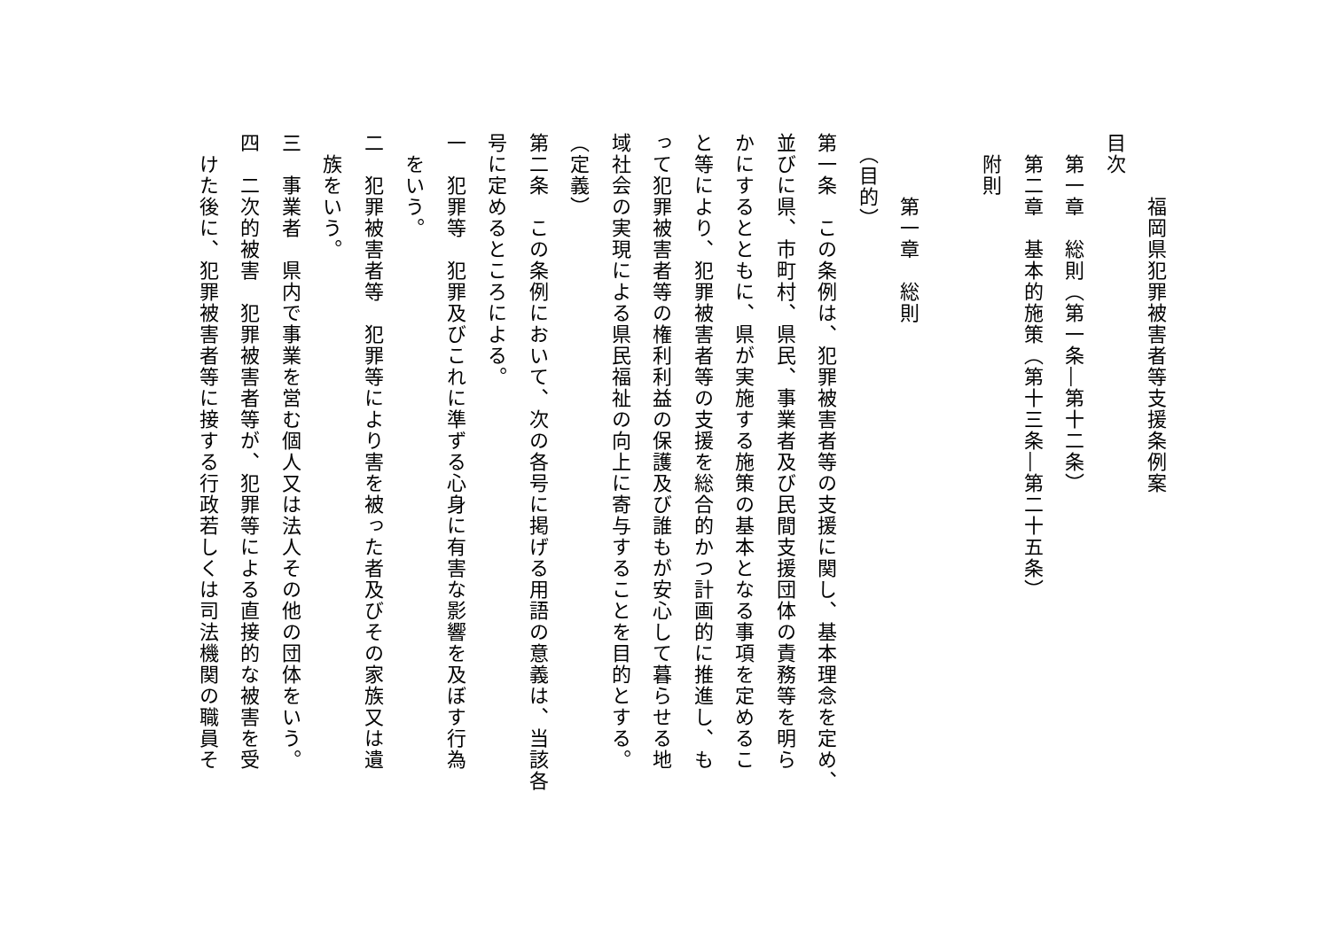福岡県犯罪被害者等支援条例案
目次
　第一章　総則（第一条―第十二条）
　第二章　基本的施策（第十三条―第二十五条）
　附則
　　　第一章　総則
　（目的）
第一条　この条例は、犯罪被害者等の支援に関し、基本理念を定め、
並びに県、市町村、県民、事業者及び民間支援団体の責務等を明ら
かにするとともに、県が実施する施策の基本となる事項を定めるこ
と等により、犯罪被害者等の支援を総合的かつ計画的に推進し、も
って犯罪被害者等の権利利益の保護及び誰もが安心して暮らせる地
域社会の実現による県民福祉の向上に寄与することを目的とする。
（定義）
第二条　この条例において、次の各号に掲げる用語の意義は、当該各
号に定めるところによる。
一　犯罪等　犯罪及びこれに準ずる心身に有害な影響を及ぼす行為
　をいう。
二　犯罪被害者等　犯罪等により害を被った者及びその家族又は遺
　族をいう。
三　事業者　県内で事業を営む個人又は法人その他の団体をいう。
四　二次的被害　犯罪被害者等が、犯罪等による直接的な被害を受
　けた後に、犯罪被害者等に接する行政若しくは司法機関の職員そ